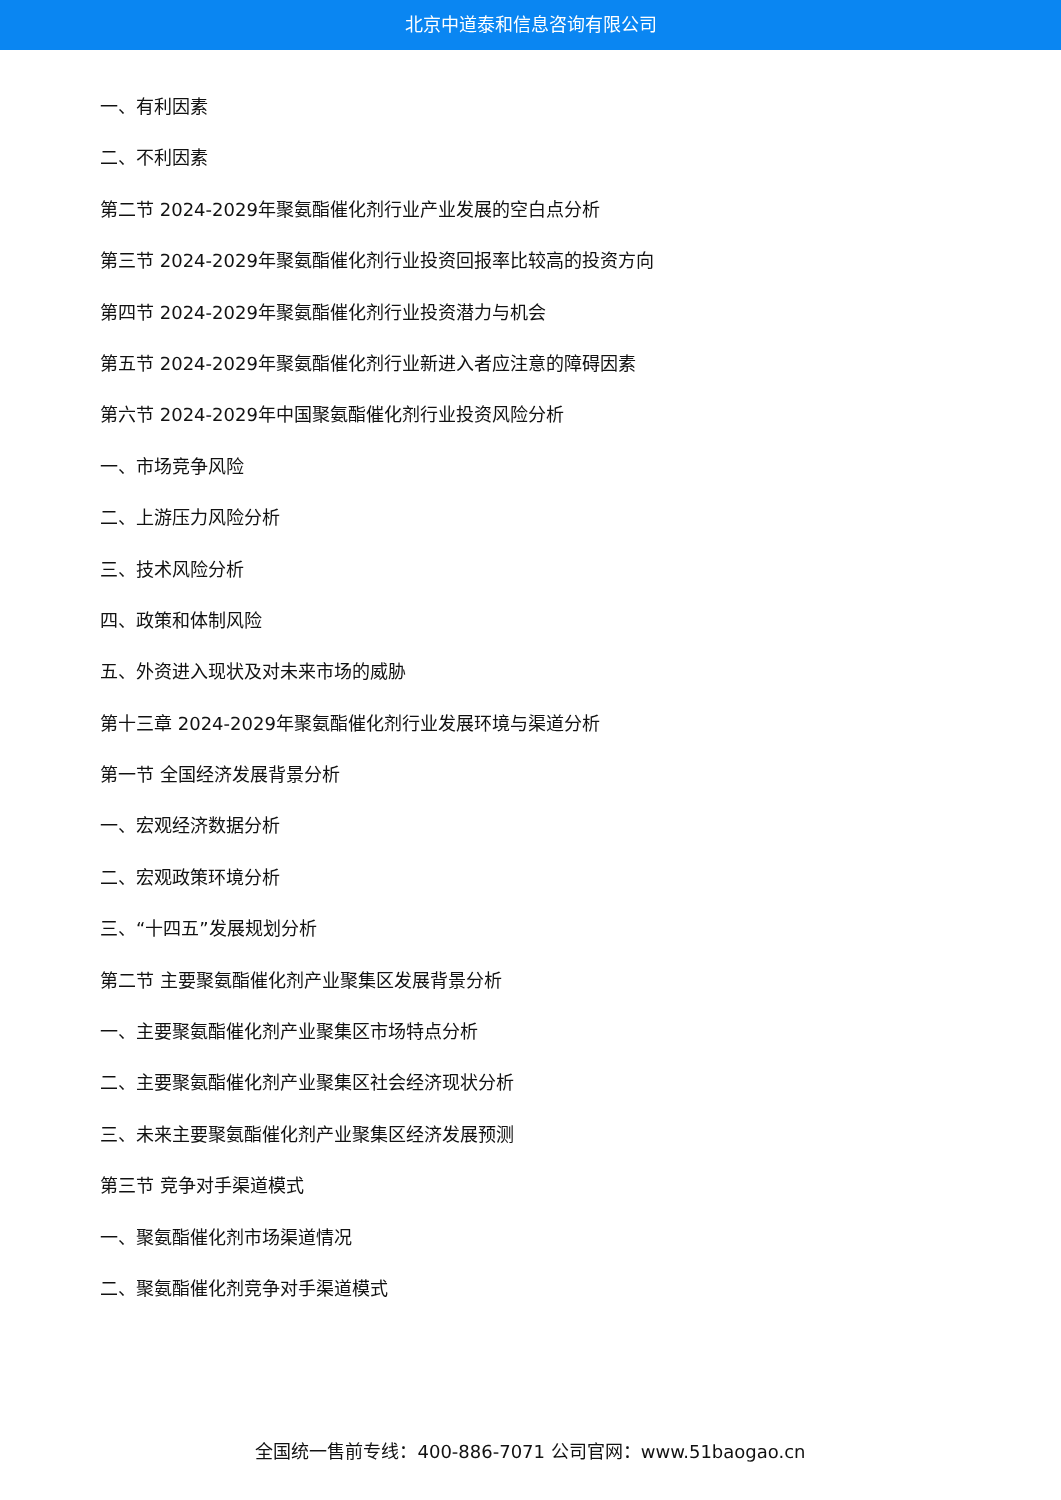北京中道泰和信息咨询有限公司
一、有利因素
二、不利因素
第二节 2024-2029年聚氨酯催化剂行业产业发展的空白点分析
第三节 2024-2029年聚氨酯催化剂行业投资回报率比较高的投资方向
第四节 2024-2029年聚氨酯催化剂行业投资潜力与机会
第五节 2024-2029年聚氨酯催化剂行业新进入者应注意的障碍因素
第六节 2024-2029年中国聚氨酯催化剂行业投资风险分析
一、市场竞争风险
二、上游压力风险分析
三、技术风险分析
四、政策和体制风险
五、外资进入现状及对未来市场的威胁
第十三章 2024-2029年聚氨酯催化剂行业发展环境与渠道分析
第一节 全国经济发展背景分析
一、宏观经济数据分析
二、宏观政策环境分析
三、“十四五”发展规划分析
第二节 主要聚氨酯催化剂产业聚集区发展背景分析
一、主要聚氨酯催化剂产业聚集区市场特点分析
二、主要聚氨酯催化剂产业聚集区社会经济现状分析
三、未来主要聚氨酯催化剂产业聚集区经济发展预测
第三节 竞争对手渠道模式
一、聚氨酯催化剂市场渠道情况
二、聚氨酯催化剂竞争对手渠道模式
全国统一售前专线：400-886-7071 公司官网：www.51baogao.cn